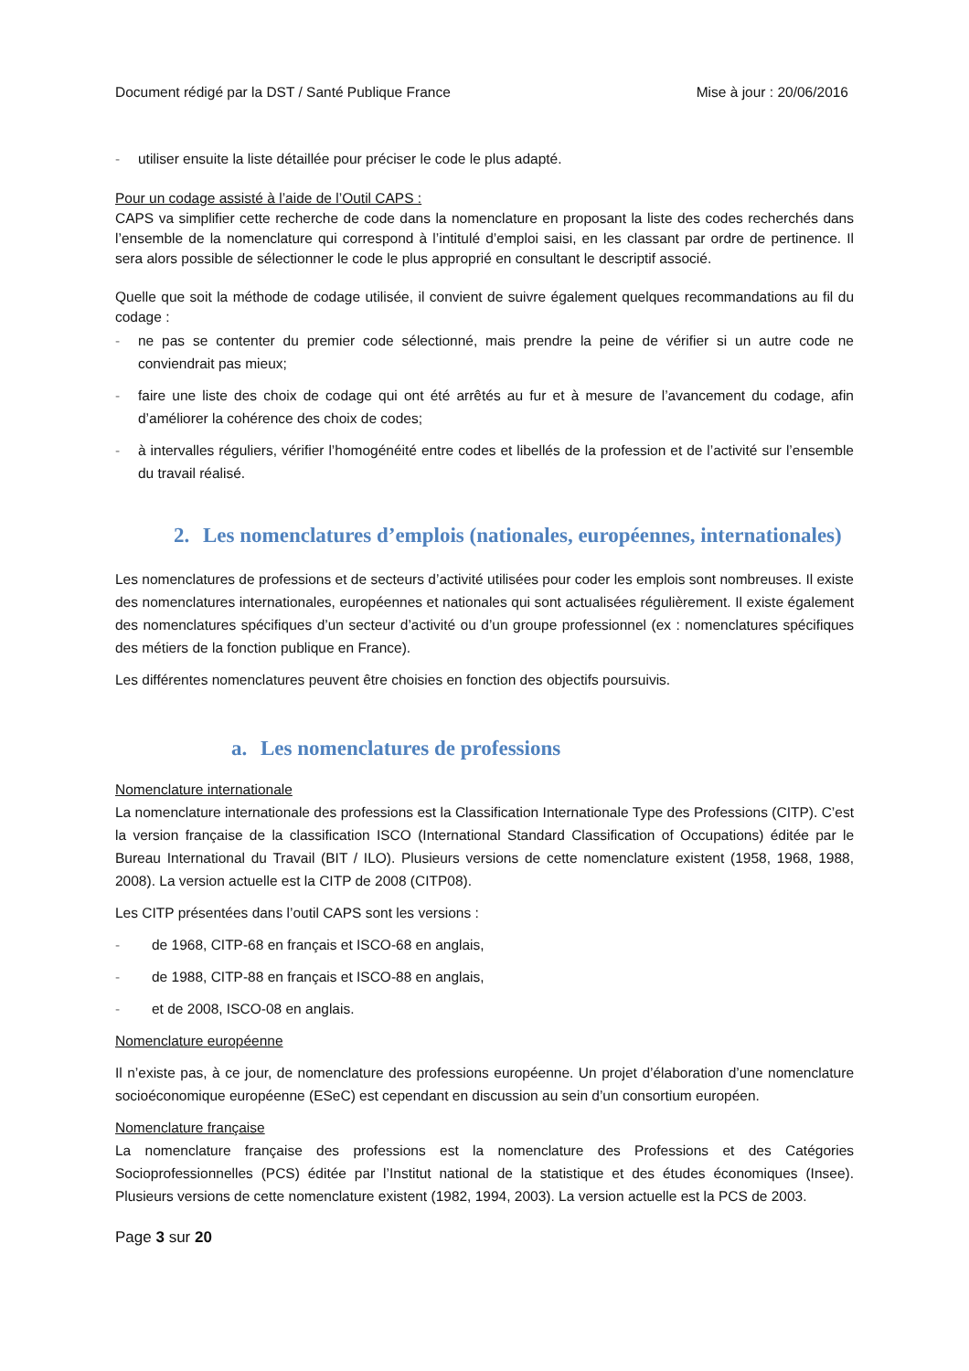Document rédigé par la DST / Santé Publique France Mise à jour : 20/06/2016
- utiliser ensuite la liste détaillée pour préciser le code le plus adapté.
Pour un codage assisté à l’aide de l’Outil CAPS :
CAPS va simplifier cette recherche de code dans la nomenclature en proposant la liste des codes recherchés dans l’ensemble de la nomenclature qui correspond à l’intitulé d’emploi saisi, en les classant par ordre de pertinence. Il sera alors possible de sélectionner le code le plus approprié en consultant le descriptif associé.
Quelle que soit la méthode de codage utilisée, il convient de suivre également quelques recommandations au fil du codage :
- ne pas se contenter du premier code sélectionné, mais prendre la peine de vérifier si un autre code ne conviendrait pas mieux;
- faire une liste des choix de codage qui ont été arrêtés au fur et à mesure de l’avancement du codage, afin d’améliorer la cohérence des choix de codes;
- à intervalles réguliers, vérifier l’homogénéité entre codes et libellés de la profession et de l’activité sur l’ensemble du travail réalisé.
2. Les nomenclatures d’emplois (nationales, européennes, internationales)
Les nomenclatures de professions et de secteurs d’activité utilisées pour coder les emplois sont nombreuses. Il existe des nomenclatures internationales, européennes et nationales qui sont actualisées régulièrement. Il existe également des nomenclatures spécifiques d’un secteur d’activité ou d’un groupe professionnel (ex : nomenclatures spécifiques des métiers de la fonction publique en France).
Les différentes nomenclatures peuvent être choisies en fonction des objectifs poursuivis.
a. Les nomenclatures de professions
Nomenclature internationale
La nomenclature internationale des professions est la Classification Internationale Type des Professions (CITP). C’est la version française de la classification ISCO (International Standard Classification of Occupations) éditée par le Bureau International du Travail (BIT / ILO). Plusieurs versions de cette nomenclature existent (1958, 1968, 1988, 2008). La version actuelle est la CITP de 2008 (CITP08).
Les CITP présentées dans l’outil CAPS sont les versions :
- de 1968, CITP-68 en français et ISCO-68 en anglais,
- de 1988, CITP-88 en français et ISCO-88 en anglais,
- et de 2008, ISCO-08 en anglais.
Nomenclature européenne
Il n’existe pas, à ce jour, de nomenclature des professions européenne. Un projet d’élaboration d’une nomenclature socioéconomique européenne (ESeC) est cependant en discussion au sein d’un consortium européen.
Nomenclature française
La nomenclature française des professions est la nomenclature des Professions et des Catégories Socioprofessionnelles (PCS) éditée par l’Institut national de la statistique et des études économiques (Insee). Plusieurs versions de cette nomenclature existent (1982, 1994, 2003). La version actuelle est la PCS de 2003.
Page 3 sur 20